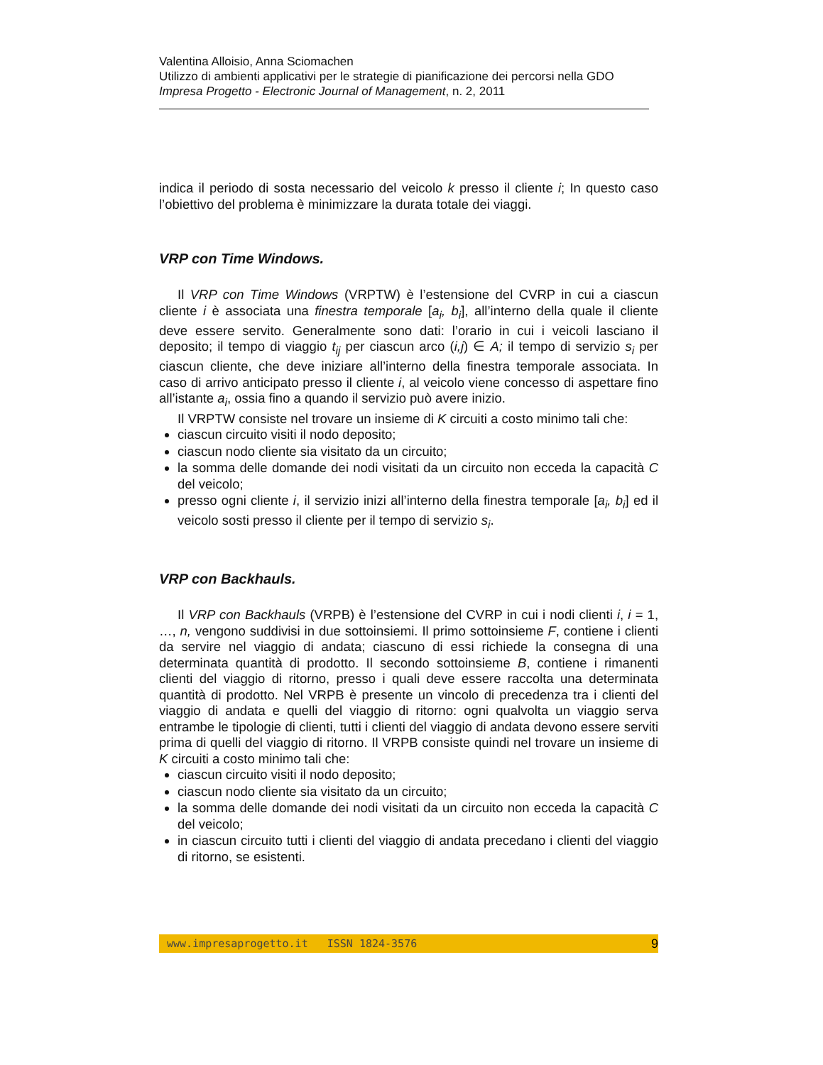Valentina Alloisio, Anna Sciomachen
Utilizzo di ambienti applicativi per le strategie di pianificazione dei percorsi nella GDO
Impresa Progetto - Electronic Journal of Management, n. 2, 2011
indica il periodo di sosta necessario del veicolo k presso il cliente i; In questo caso l’obiettivo del problema è minimizzare la durata totale dei viaggi.
VRP con Time Windows.
Il VRP con Time Windows (VRPTW) è l’estensione del CVRP in cui a ciascun cliente i è associata una finestra temporale [a<sub>i</sub>, b<sub>i</sub>], all’interno della quale il cliente deve essere servito. Generalmente sono dati: l’orario in cui i veicoli lasciano il deposito; il tempo di viaggio t<sub>ij</sub> per ciascun arco (i,j) ∈ A; il tempo di servizio s<sub>i</sub> per ciascun cliente, che deve iniziare all’interno della finestra temporale associata. In caso di arrivo anticipato presso il cliente i, al veicolo viene concesso di aspettare fino all’istante a<sub>i</sub>, ossia fino a quando il servizio può avere inizio.
Il VRPTW consiste nel trovare un insieme di K circuiti a costo minimo tali che:
ciascun circuito visiti il nodo deposito;
ciascun nodo cliente sia visitato da un circuito;
la somma delle domande dei nodi visitati da un circuito non ecceda la capacità C del veicolo;
presso ogni cliente i, il servizio inizi all’interno della finestra temporale [a<sub>i</sub>, b<sub>i</sub>] ed il veicolo sosti presso il cliente per il tempo di servizio s<sub>i</sub>.
VRP con Backhauls.
Il VRP con Backhauls (VRPB) è l’estensione del CVRP in cui i nodi clienti i, i = 1, …, n, vengono suddivisi in due sottoinsiemi. Il primo sottoinsieme F, contiene i clienti da servire nel viaggio di andata; ciascuno di essi richiede la consegna di una determinata quantità di prodotto. Il secondo sottoinsieme B, contiene i rimanenti clienti del viaggio di ritorno, presso i quali deve essere raccolta una determinata quantità di prodotto. Nel VRPB è presente un vincolo di precedenza tra i clienti del viaggio di andata e quelli del viaggio di ritorno: ogni qualvolta un viaggio serva entrambe le tipologie di clienti, tutti i clienti del viaggio di andata devono essere serviti prima di quelli del viaggio di ritorno. Il VRPB consiste quindi nel trovare un insieme di K circuiti a costo minimo tali che:
ciascun circuito visiti il nodo deposito;
ciascun nodo cliente sia visitato da un circuito;
la somma delle domande dei nodi visitati da un circuito non ecceda la capacità C del veicolo;
in ciascun circuito tutti i clienti del viaggio di andata precedano i clienti del viaggio di ritorno, se esistenti.
www.impresaprogetto.it ISSN 1824-3576 9